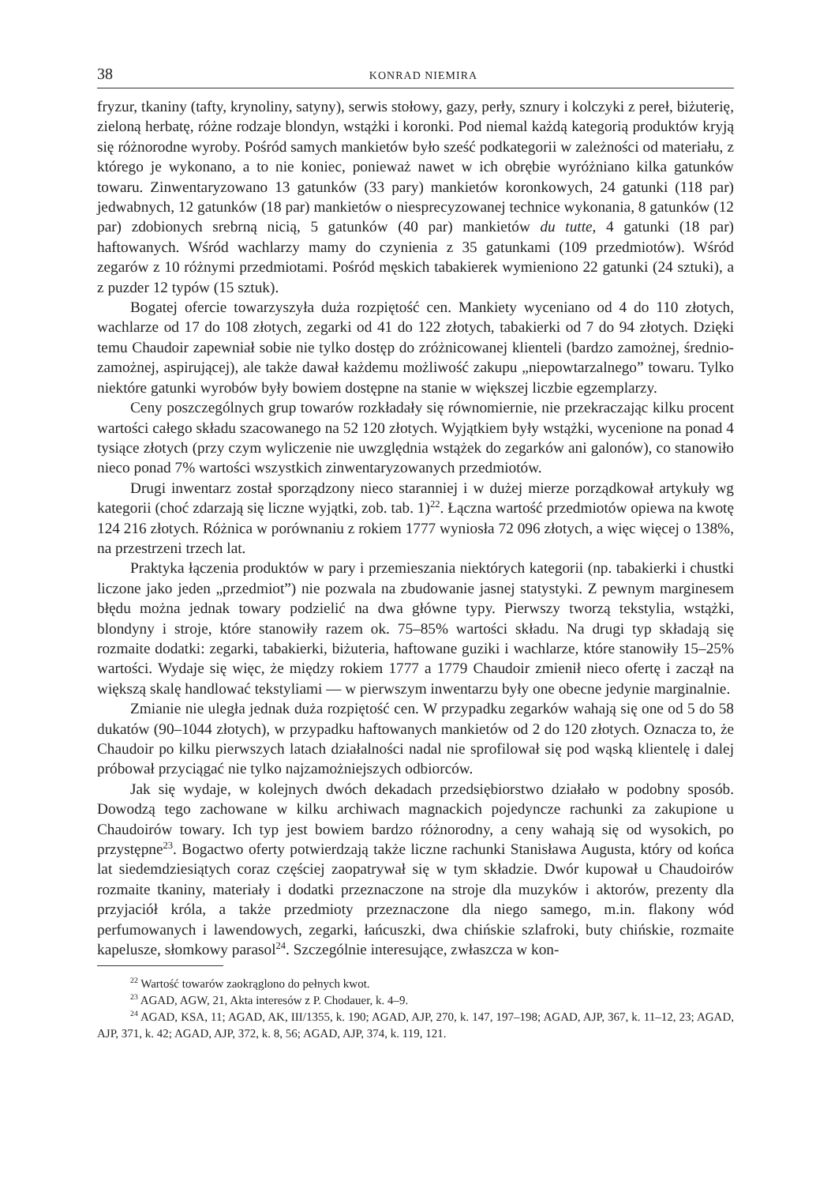38 KONRAD NIEMIRA
fryzur, tkaniny (tafty, krynoliny, satyny), serwis stołowy, gazy, perły, sznury i kolczyki z pereł, biżuterię, zieloną herbatę, różne rodzaje blondyn, wstążki i koronki. Pod niemal każdą kategorią produktów kryją się różnorodne wyroby. Pośród samych mankietów było sześć podkategorii w zależności od materiału, z którego je wykonano, a to nie koniec, ponieważ nawet w ich obrębie wyróżniano kilka gatunków towaru. Zinwentaryzowano 13 gatunków (33 pary) mankietów koronkowych, 24 gatunki (118 par) jedwabnych, 12 gatunków (18 par) mankietów o niesprecyzowanej technice wykonania, 8 gatunków (12 par) zdobionych srebrną nicią, 5 gatunków (40 par) mankietów du tutte, 4 gatunki (18 par) haftowanych. Wśród wachlarzy mamy do czynienia z 35 gatunkami (109 przedmiotów). Wśród zegarów z 10 różnymi przedmiotami. Pośród męskich tabakierek wymieniono 22 gatunki (24 sztuki), a z puzder 12 typów (15 sztuk).
Bogatej ofercie towarzyszyła duża rozpiętość cen. Mankiety wyceniano od 4 do 110 złotych, wachlarze od 17 do 108 złotych, zegarki od 41 do 122 złotych, tabakierki od 7 do 94 złotych. Dzięki temu Chaudoir zapewniał sobie nie tylko dostęp do zróżnicowanej klienteli (bardzo zamożnej, średnio-zamożnej, aspirującej), ale także dawał każdemu możliwość zakupu „niepowtarzalnego” towaru. Tylko niektóre gatunki wyrobów były bowiem dostępne na stanie w większej liczbie egzemplarzy.
Ceny poszczególnych grup towarów rozkładały się równomiernie, nie przekraczając kilku procent wartości całego składu szacowanego na 52 120 złotych. Wyjątkiem były wstążki, wycenione na ponad 4 tysiące złotych (przy czym wyliczenie nie uwzględnia wstążek do zegarków ani galonów), co stanowiło nieco ponad 7% wartości wszystkich zinwentaryzowanych przedmiotów.
Drugi inwentarz został sporządzony nieco staranniej i w dużej mierze porządkował artykuły wg kategorii (choć zdarzają się liczne wyjątki, zob. tab. 1)<sup>22</sup>. Łączna wartość przedmiotów opiewa na kwotę 124 216 złotych. Różnica w porównaniu z rokiem 1777 wyniosła 72 096 złotych, a więc więcej o 138%, na przestrzeni trzech lat.
Praktyka łączenia produktów w pary i przemieszania niektórych kategorii (np. tabakierki i chustki liczone jako jeden „przedmiot”) nie pozwala na zbudowanie jasnej statystyki. Z pewnym marginesem błędu można jednak towary podzielić na dwa główne typy. Pierwszy tworzą tekstylia, wstążki, blondyny i stroje, które stanowiły razem ok. 75–85% wartości składu. Na drugi typ składają się rozmaite dodatki: zegarki, tabakierki, biżuteria, haftowane guziki i wachlarze, które stanowiły 15–25% wartości. Wydaje się więc, że między rokiem 1777 a 1779 Chaudoir zmienił nieco ofertę i zaczął na większą skalę handlować tekstyliami — w pierwszym inwentarzu były one obecne jedynie marginalnie.
Zmianie nie uległa jednak duża rozpiętość cen. W przypadku zegarków wahają się one od 5 do 58 dukatów (90–1044 złotych), w przypadku haftowanych mankietów od 2 do 120 złotych. Oznacza to, że Chaudoir po kilku pierwszych latach działalności nadal nie sprofilował się pod wąską klientelę i dalej próbował przyciągać nie tylko najzamożniejszych odbiorców.
Jak się wydaje, w kolejnych dwóch dekadach przedsiębiorstwo działało w podobny sposób. Dowodzą tego zachowane w kilku archiwach magnackich pojedyncze rachunki za zakupione u Chaudoirów towary. Ich typ jest bowiem bardzo różnorodny, a ceny wahają się od wysokich, po przystępne<sup>23</sup>. Bogactwo oferty potwierdzają także liczne rachunki Stanisława Augusta, który od końca lat siedemdziesiątych coraz częściej zaopatrywał się w tym składzie. Dwór kupował u Chaudoirów rozmaite tkaniny, materiały i dodatki przeznaczone na stroje dla muzyków i aktorów, prezenty dla przyjaciół króla, a także przedmioty przeznaczone dla niego samego, m.in. flakony wód perfumowanych i lawendowych, zegarki, łańcuszki, dwa chińskie szlafroki, buty chińskie, rozmaite kapelusze, słomkowy parasol<sup>24</sup>. Szczególnie interesujące, zwłaszcza w kon-
<sup>22</sup> Wartość towarów zaokrąglono do pełnych kwot.
<sup>23</sup> AGAD, AGW, 21, Akta interesów z P. Chodauer, k. 4–9.
<sup>24</sup> AGAD, KSA, 11; AGAD, AK, III/1355, k. 190; AGAD, AJP, 270, k. 147, 197–198; AGAD, AJP, 367, k. 11–12, 23; AGAD, AJP, 371, k. 42; AGAD, AJP, 372, k. 8, 56; AGAD, AJP, 374, k. 119, 121.